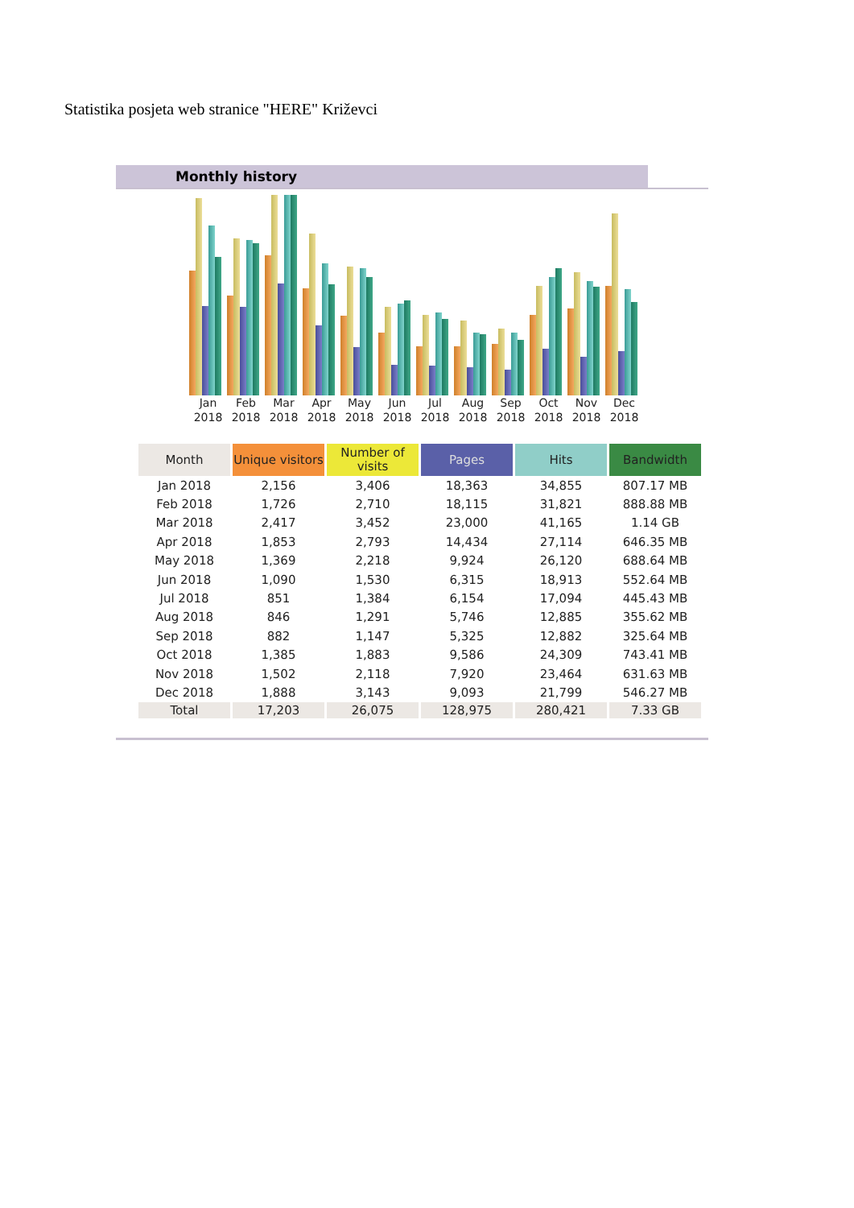Statistika posjeta web stranice "HERE" Križevci
Monthly history
Jan 2018
Feb 2018
Mar 2018
Apr 2018
May 2018
Jun 2018
Jul 2018
Aug 2018
Sep 2018
Oct 2018
Nov 2018
Dec 2018
| Month | Unique visitors | Number of visits | Pages | Hits | Bandwidth |
| --- | --- | --- | --- | --- | --- |
| Jan 2018 | 2,156 | 3,406 | 18,363 | 34,855 | 807.17 MB |
| Feb 2018 | 1,726 | 2,710 | 18,115 | 31,821 | 888.88 MB |
| Mar 2018 | 2,417 | 3,452 | 23,000 | 41,165 | 1.14 GB |
| Apr 2018 | 1,853 | 2,793 | 14,434 | 27,114 | 646.35 MB |
| May 2018 | 1,369 | 2,218 | 9,924 | 26,120 | 688.64 MB |
| Jun 2018 | 1,090 | 1,530 | 6,315 | 18,913 | 552.64 MB |
| Jul 2018 | 851 | 1,384 | 6,154 | 17,094 | 445.43 MB |
| Aug 2018 | 846 | 1,291 | 5,746 | 12,885 | 355.62 MB |
| Sep 2018 | 882 | 1,147 | 5,325 | 12,882 | 325.64 MB |
| Oct 2018 | 1,385 | 1,883 | 9,586 | 24,309 | 743.41 MB |
| Nov 2018 | 1,502 | 2,118 | 7,920 | 23,464 | 631.63 MB |
| Dec 2018 | 1,888 | 3,143 | 9,093 | 21,799 | 546.27 MB |
| Total | 17,203 | 26,075 | 128,975 | 280,421 | 7.33 GB |